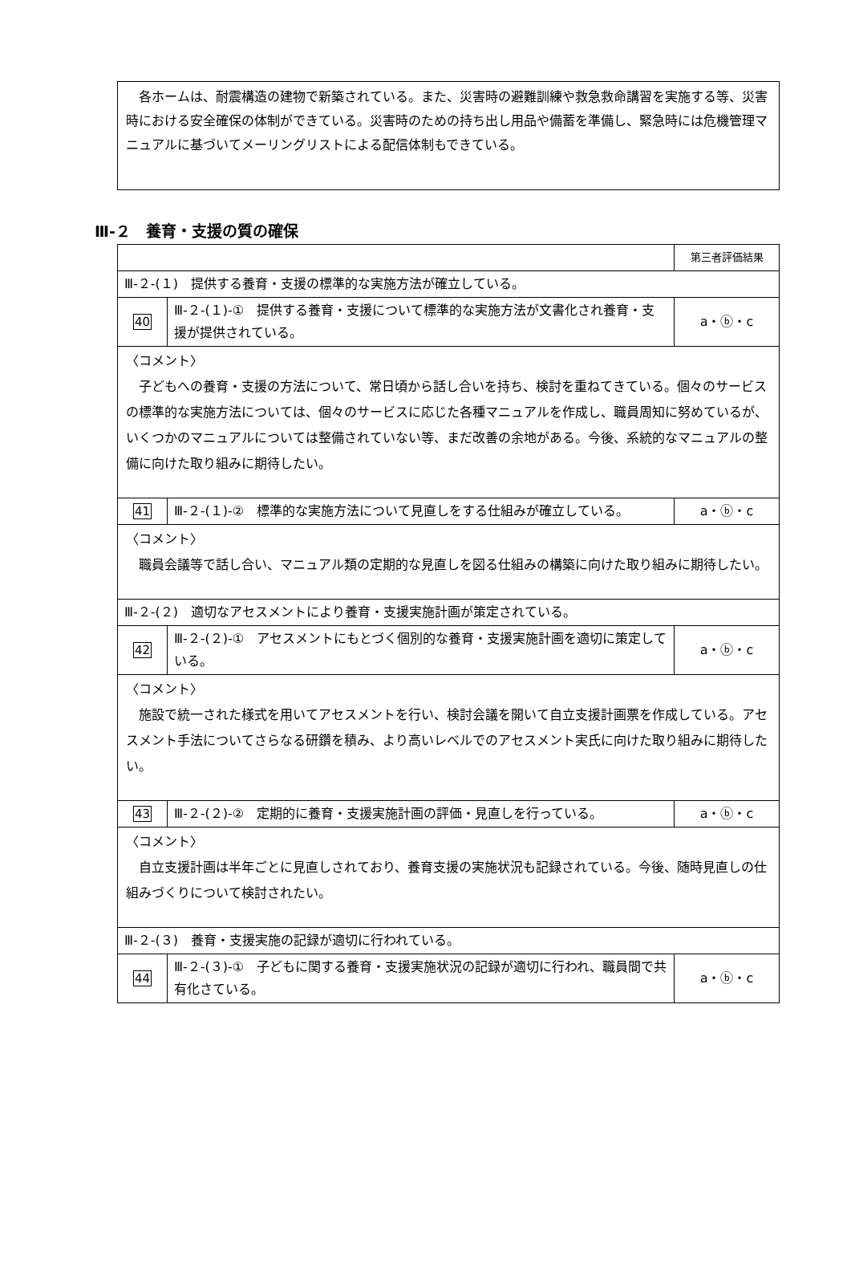各ホームは、耐震構造の建物で新築されている。また、災害時の避難訓練や救急救命講習を実施する等、災害時における安全確保の体制ができている。災害時のための持ち出し用品や備蓄を準備し、緊急時には危機管理マニュアルに基づいてメーリングリストによる配信体制もできている。
Ⅲ-２　養育・支援の質の確保
| | | 第三者評価結果 |
| Ⅲ-２-(１) 提供する養育・支援の標準的な実施方法が確立している。 | | |
| 40 | Ⅲ-２-(１)-① 提供する養育・支援について標準的な実施方法が文書化され養育・支援が提供されている。 | a・ⓑ・c |
| 〈コメント〉 子どもへの養育・支援の方法について、常日頃から話し合いを持ち、検討を重ねてきている。個々のサービスの標準的な実施方法については、個々のサービスに応じた各種マニュアルを作成し、職員周知に努めているが、いくつかのマニュアルについては整備されていない等、まだ改善の余地がある。今後、系統的なマニュアルの整備に向けた取り組みに期待したい。 | | |
| 41 | Ⅲ-２-(１)-② 標準的な実施方法について見直しをする仕組みが確立している。 | a・ⓑ・c |
| 〈コメント〉 職員会議等で話し合い、マニュアル類の定期的な見直しを図る仕組みの構築に向けた取り組みに期待したい。 | | |
| Ⅲ-２-(２) 適切なアセスメントにより養育・支援実施計画が策定されている。 | | |
| 42 | Ⅲ-２-(２)-① アセスメントにもとづく個別的な養育・支援実施計画を適切に策定している。 | a・ⓑ・c |
| 〈コメント〉 施設で統一された様式を用いてアセスメントを行い、検討会議を開いて自立支援計画票を作成している。アセスメント手法についてさらなる研鑽を積み、より高いレベルでのアセスメント実氏に向けた取り組みに期待したい。 | | |
| 43 | Ⅲ-２-(２)-② 定期的に養育・支援実施計画の評価・見直しを行っている。 | a・ⓑ・c |
| 〈コメント〉 自立支援計画は半年ごとに見直しされており、養育支援の実施状況も記録されている。今後、随時見直しの仕組みづくりについて検討されたい。 | | |
| Ⅲ-２-(３) 養育・支援実施の記録が適切に行われている。 | | |
| 44 | Ⅲ-２-(３)-① 子どもに関する養育・支援実施状況の記録が適切に行われ、職員間で共有化さている。 | a・ⓑ・c |